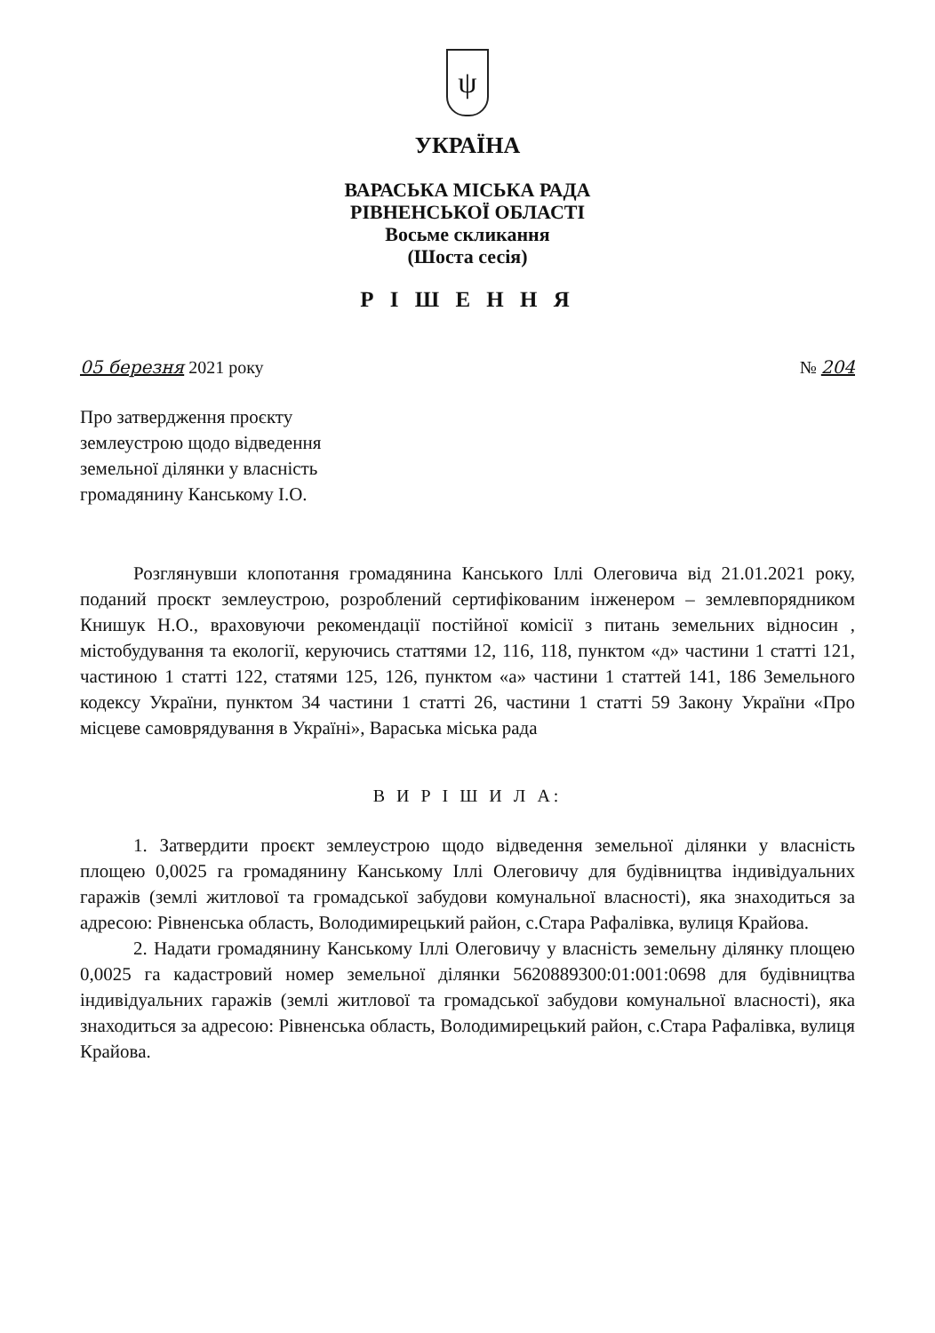ψ
УКРАЇНА
ВАРАСЬКА МІСЬКА РАДА
РІВНЕНСЬКОЇ ОБЛАСТІ
Восьме скликання
(Шоста сесія)
Р І Ш Е Н Н Я
05 березня 2021 року № 204
Про затвердження проєкту
землеустрою щодо відведення
земельної ділянки у власність
громадянину Канському І.О.
Розглянувши клопотання громадянина Канського Іллі Олеговича від 21.01.2021 року, поданий проєкт землеустрою, розроблений сертифікованим інженером – землевпорядником Книшук Н.О., враховуючи рекомендації постійної комісії з питань земельних відносин , містобудування та екології, керуючись статтями 12, 116, 118, пунктом «д» частини 1 статті 121, частиною 1 статті 122, статями 125, 126, пунктом «а» частини 1 статтей 141, 186 Земельного кодексу України, пунктом 34 частини 1 статті 26, частини 1 статті 59 Закону України «Про місцеве самоврядування в Україні», Вараська міська рада
В И Р І Ш И Л А:
1. Затвердити проєкт землеустрою щодо відведення земельної ділянки у власність площею 0,0025 га громадянину Канському Іллі Олеговичу для будівництва індивідуальних гаражів (землі житлової та громадської забудови комунальної власності), яка знаходиться за адресою: Рівненська область, Володимирецький район, с.Стара Рафалівка, вулиця Крайова.
2. Надати громадянину Канському Іллі Олеговичу у власність земельну ділянку площею 0,0025 га кадастровий номер земельної ділянки 5620889300:01:001:0698 для будівництва індивідуальних гаражів (землі житлової та громадської забудови комунальної власності), яка знаходиться за адресою: Рівненська область, Володимирецький район, с.Стара Рафалівка, вулиця Крайова.